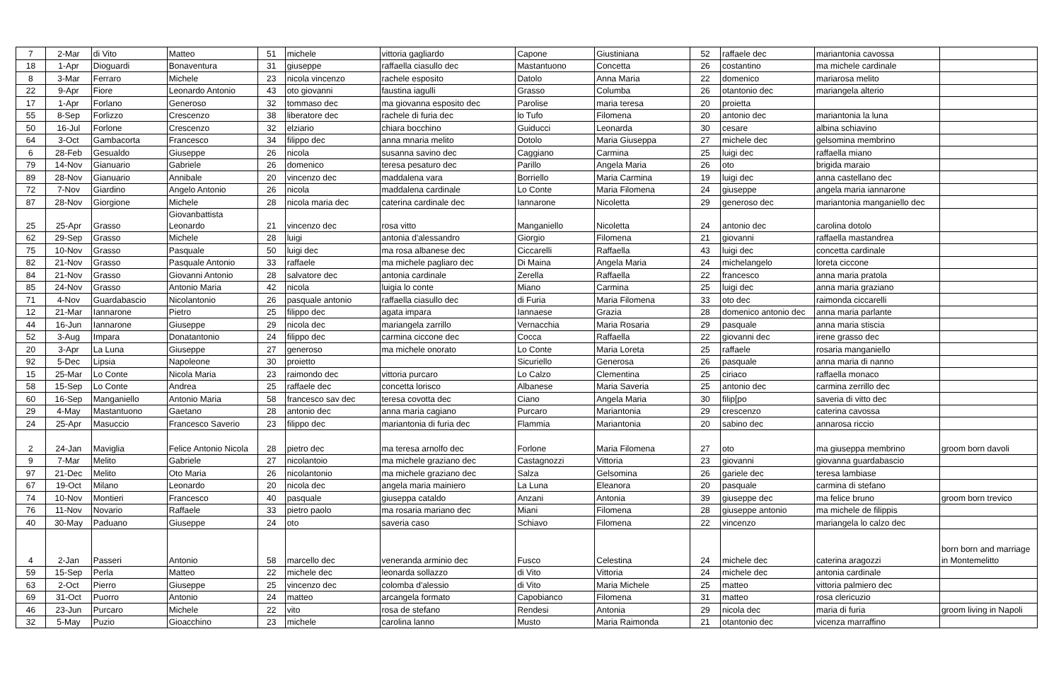| 7 | 2-Mar | di Vito | Matteo | 51 | michele | vittoria gagliardo | Capone | Giustiniana | 52 | raffaele dec | mariantonia cavossa | |
| 18 | 1-Apr | Dioguardi | Bonaventura | 31 | giuseppe | raffaella ciasullo dec | Mastantuono | Concetta | 26 | costantino | ma michele cardinale | |
| 8 | 3-Mar | Ferraro | Michele | 23 | nicola vincenzo | rachele esposito | Datolo | Anna Maria | 22 | domenico | mariarosa melito | |
| 22 | 9-Apr | Fiore | Leonardo Antonio | 43 | oto giovanni | faustina iagulli | Grasso | Columba | 26 | otantonio dec | mariangela alterio | |
| 17 | 1-Apr | Forlano | Generoso | 32 | tommaso dec | ma giovanna esposito dec | Parolise | maria teresa | 20 | proietta | | |
| 55 | 8-Sep | Forlizzo | Crescenzo | 38 | liberatore dec | rachele di furia dec | lo Tufo | Filomena | 20 | antonio dec | mariantonia la luna | |
| 50 | 16-Jul | Forlone | Crescenzo | 32 | elziario | chiara bocchino | Guiducci | Leonarda | 30 | cesare | albina schiavino | |
| 64 | 3-Oct | Gambacorta | Francesco | 34 | filippo dec | anna mnaria melito | Dotolo | Maria Giuseppa | 27 | michele dec | gelsomina membrino | |
| 6 | 28-Feb | Gesualdo | Giuseppe | 26 | nicola | susanna savino dec | Caggiano | Carmina | 25 | luigi dec | raffaella miano | |
| 79 | 14-Nov | Gianuario | Gabriele | 26 | domenico | teresa pesaturo dec | Parillo | Angela Maria | 26 | oto | brigida maraio | |
| 89 | 28-Nov | Gianuario | Annibale | 20 | vincenzo dec | maddalena vara | Borriello | Maria Carmina | 19 | luigi dec | anna castellano dec | |
| 72 | 7-Nov | Giardino | Angelo Antonio | 26 | nicola | maddalena cardinale | Lo Conte | Maria Filomena | 24 | giuseppe | angela maria iannarone | |
| 87 | 28-Nov | Giorgione | Michele | 28 | nicola maria dec | caterina cardinale dec | Iannarone | Nicoletta | 29 | generoso dec | mariantonia manganiello dec | |
| 25 | 25-Apr | Grasso | Giovanbattista Leonardo | 21 | vincenzo dec | rosa vitto | Manganiello | Nicoletta | 24 | antonio dec | carolina dotolo | |
| 62 | 29-Sep | Grasso | Michele | 28 | luigi | antonia d'alessandro | Giorgio | Filomena | 21 | giovanni | raffaella mastandrea | |
| 75 | 10-Nov | Grasso | Pasquale | 50 | luigi dec | ma rosa albanese dec | Ciccarelli | Raffaella | 43 | luigi dec | concetta cardinale | |
| 82 | 21-Nov | Grasso | Pasquale Antonio | 33 | raffaele | ma michele pagliaro dec | Di Maina | Angela Maria | 24 | michelangelo | loreta ciccone | |
| 84 | 21-Nov | Grasso | Giovanni Antonio | 28 | salvatore dec | antonia cardinale | Zerella | Raffaella | 22 | francesco | anna maria pratola | |
| 85 | 24-Nov | Grasso | Antonio Maria | 42 | nicola | luigia lo conte | Miano | Carmina | 25 | luigi dec | anna maria graziano | |
| 71 | 4-Nov | Guardabascio | Nicolantonio | 26 | pasquale antonio | raffaella ciasullo dec | di Furia | Maria Filomena | 33 | oto dec | raimonda ciccarelli | |
| 12 | 21-Mar | Iannarone | Pietro | 25 | filippo dec | agata impara | Iannaese | Grazia | 28 | domenico antonio dec | anna maria parlante | |
| 44 | 16-Jun | Iannarone | Giuseppe | 29 | nicola dec | mariangela zarrillo | Vernacchia | Maria Rosaria | 29 | pasquale | anna maria stiscia | |
| 52 | 3-Aug | Impara | Donatantonio | 24 | filippo dec | carmina ciccone dec | Cocca | Raffaella | 22 | giovanni dec | irene grasso dec | |
| 20 | 3-Apr | La Luna | Giuseppe | 27 | generoso | ma michele onorato | Lo Conte | Maria Loreta | 25 | raffaele | rosaria manganiello | |
| 92 | 5-Dec | Lipsia | Napoleone | 30 | proietto | | Sicuriello | Generosa | 26 | pasquale | anna maria di nanno | |
| 15 | 25-Mar | Lo Conte | Nicola Maria | 23 | raimondo dec | vittoria purcaro | Lo Calzo | Clementina | 25 | ciriaco | raffaella monaco | |
| 58 | 15-Sep | Lo Conte | Andrea | 25 | raffaele dec | concetta lorisco | Albanese | Maria Saveria | 25 | antonio dec | carmina zerrillo dec | |
| 60 | 16-Sep | Manganiello | Antonio Maria | 58 | francesco sav dec | teresa covotta dec | Ciano | Angela Maria | 30 | filip[po | saveria di vitto dec | |
| 29 | 4-May | Mastantuono | Gaetano | 28 | antonio dec | anna maria cagiano | Purcaro | Mariantonia | 29 | crescenzo | caterina cavossa | |
| 24 | 25-Apr | Masuccio | Francesco Saverio | 23 | filippo dec | mariantonia di furia dec | Flammia | Mariantonia | 20 | sabino dec | annarosa riccio | |
| 2 | 24-Jan | Maviglia | Felice Antonio Nicola | 28 | pietro dec | ma teresa arnolfo dec | Forlone | Maria Filomena | 27 | oto | ma giuseppa membrino | groom born davoli |
| 9 | 7-Mar | Melito | Gabriele | 27 | nicolantoio | ma michele graziano dec | Castagnozzi | Vittoria | 23 | giovanni | giovanna guardabascio | |
| 97 | 21-Dec | Melito | Oto Maria | 26 | nicolantonio | ma michele graziano dec | Salza | Gelsomina | 26 | gariele dec | teresa lambiase | |
| 67 | 19-Oct | Milano | Leonardo | 20 | nicola dec | angela maria mainiero | La Luna | Eleanora | 20 | pasquale | carmina di stefano | |
| 74 | 10-Nov | Montieri | Francesco | 40 | pasquale | giuseppa cataldo | Anzani | Antonia | 39 | giuseppe dec | ma felice bruno | groom born trevico |
| 76 | 11-Nov | Novario | Raffaele | 33 | pietro paolo | ma rosaria mariano dec | Miani | Filomena | 28 | giuseppe antonio | ma michele de filippis | |
| 40 | 30-May | Paduano | Giuseppe | 24 | oto | saveria caso | Schiavo | Filomena | 22 | vincenzo | mariangela lo calzo dec | |
| 4 | 2-Jan | Passeri | Antonio | 58 | marcello dec | veneranda arminio dec | Fusco | Celestina | 24 | michele dec | caterina aragozzi | born born and marriage in Montemelitto |
| 59 | 15-Sep | Perla | Matteo | 22 | michele dec | leonarda sollazzo | di Vito | Vittoria | 24 | michele dec | antonia cardinale | |
| 63 | 2-Oct | Pierro | Giuseppe | 25 | vincenzo dec | colomba d'alessio | di Vito | Maria Michele | 25 | matteo | vittoria palmiero dec | |
| 69 | 31-Oct | Puorro | Antonio | 24 | matteo | arcangela formato | Capobianco | Filomena | 31 | matteo | rosa clericuzio | |
| 46 | 23-Jun | Purcaro | Michele | 22 | vito | rosa de stefano | Rendesi | Antonia | 29 | nicola dec | maria di furia | groom living in Napoli |
| 32 | 5-May | Puzio | Gioacchino | 23 | michele | carolina lanno | Musto | Maria Raimonda | 21 | otantonio dec | vicenza marraffino | |